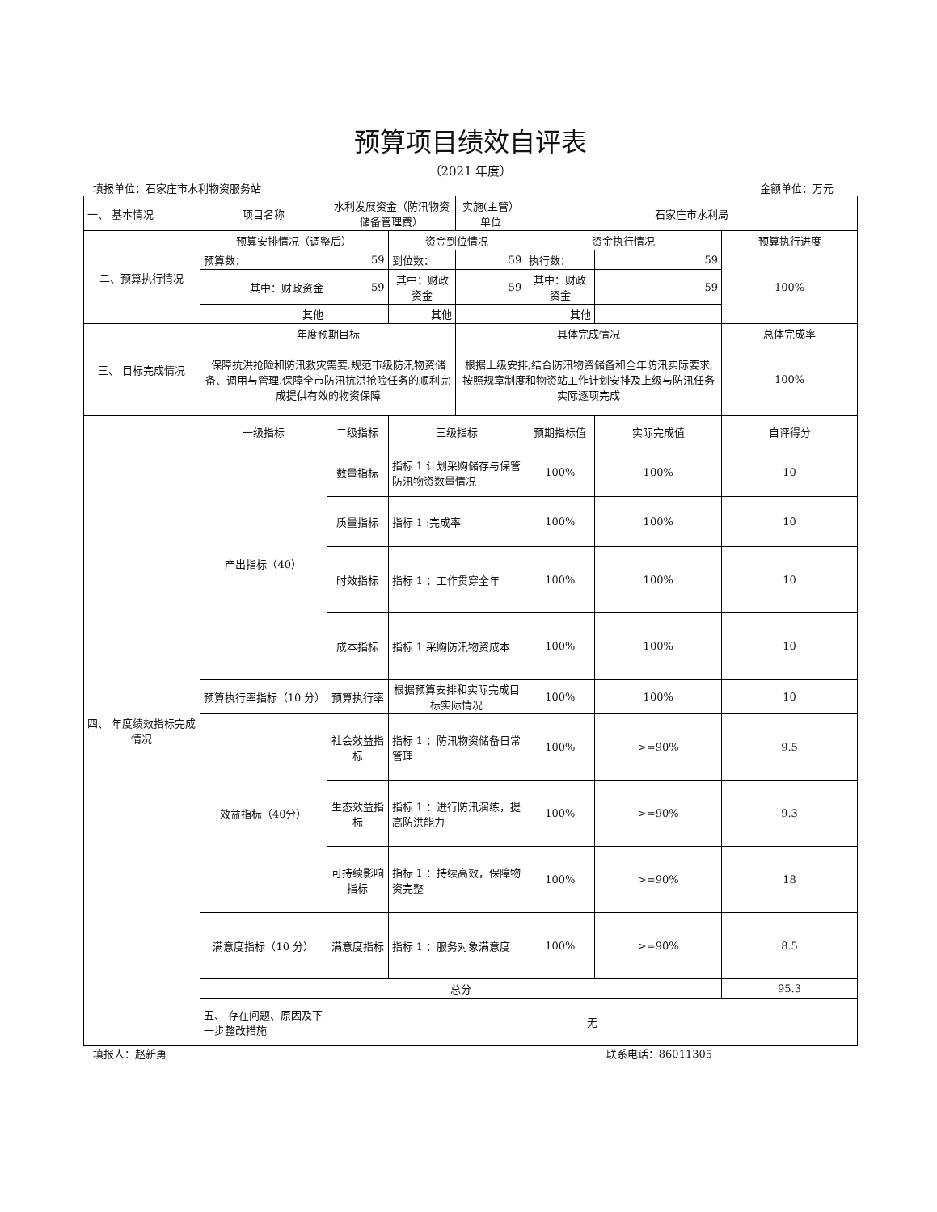预算项目绩效自评表
（2021 年度）
填报单位：石家庄市水利物资服务站 金额单位：万元
| 一、 基本情况 | 项目名称 | 水利发展资金（防汛物资储备管理费） | | 实施(主管）单位 | 石家庄市水利局 | | |
| 二、预算执行情况 | 预算安排情况（调整后） | | 资金到位情况 | | 资金执行情况 | | 预算执行进度 |
| | 预算数： | 59 | 到位数： | 59 | 执行数： | 59 | 100% |
| | 其中：财政资金 | 59 | 其中：财政资金 | 59 | 其中：财政资金 | 59 | |
| | 其他 | | 其他 | | 其他 | | |
| 三、 目标完成情况 | 年度预期目标 | | | 具体完成情况 | | | 总体完成率 |
| | 保障抗洪抢险和防汛救灾需要,规范市级防汛物资储备、调用与管理.保障全市防汛抗洪抢险任务的顺利完成提供有效的物资保障 | | | 根据上级安排,结合防汛物资储备和全年防汛实际要求,按照规章制度和物资站工作计划安排及上级与防汛任务实际逐项完成 | | | 100% |
| 四、 年度绩效指标完成情况 | 一级指标 | 二级指标 | 三级指标 | | 预期指标值 | 实际完成值 | 自评得分 |
| | 产出指标（40） | 数量指标 | 指标 1 计划采购储存与保管防汛物资数量情况 | | 100% | 100% | 10 |
| | | 质量指标 | 指标 1 :完成率 | | 100% | 100% | 10 |
| | | 时效指标 | 指标 1 ：工作贯穿全年 | | 100% | 100% | 10 |
| | | 成本指标 | 指标 1 采购防汛物资成本 | | 100% | 100% | 10 |
| | 预算执行率指标（10 分） | 预算执行率 | 根据预算安排和实际完成目标实际情况 | | 100% | 100% | 10 |
| | 效益指标（40分） | 社会效益指标 | 指标 1 ：防汛物资储备日常管理 | | 100% | >=90% | 9.5 |
| | | 生态效益指标 | 指标 1 ：进行防汛演练，提高防洪能力 | | 100% | >=90% | 9.3 |
| | | 可持续影响指标 | 指标 1 ：持续高效，保障物资完整 | | 100% | >=90% | 18 |
| | 满意度指标（10 分） | 满意度指标 | 指标 1 ：服务对象满意度 | | 100% | >=90% | 8.5 |
| | 总分 | | | | | | 95.3 |
| | 五、 存在问题、原因及下一步整改措施 | 无 | | | | | |
填报人：赵新勇 联系电话：86011305